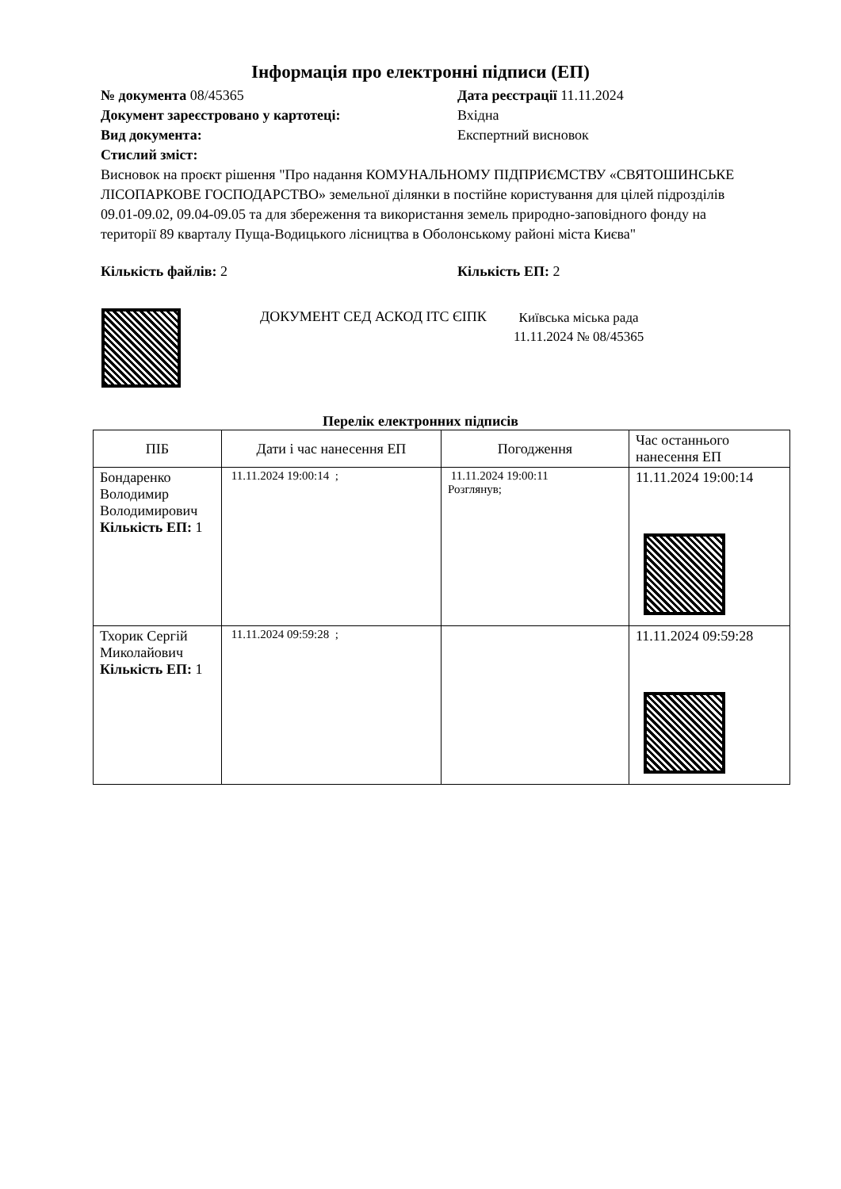Інформація про електронні підписи (ЕП)
№ документа 08/45365 Дата реєстрації 11.11.2024
Документ зареєстровано у картотеці: Вхідна
Вид документа: Експертний висновок
Стислий зміст:
Висновок на проєкт рішення "Про надання КОМУНАЛЬНОМУ ПІДПРИЄМСТВУ «СВЯТОШИНСЬКЕ ЛІСОПАРКОВЕ ГОСПОДАРСТВО» земельної ділянки в постійне користування для цілей підрозділів 09.01-09.02, 09.04-09.05 та для збереження та використання земель природно-заповідного фонду на території 89 кварталу Пуща-Водицького лісництва в Оболонському районі міста Києва"
Кількість файлів: 2 Кількість ЕП: 2
ДОКУМЕНТ СЕД АСКОД ІТС ЄІПК
Київська міська рада
11.11.2024 № 08/45365
Перелік електронних підписів
| ПІБ | Дати і час нанесення ЕП | Погодження | Час останнього нанесення ЕП |
| --- | --- | --- | --- |
| Бондаренко Володимир Володимирович Кількість ЕП: 1 | 11.11.2024 19:00:14 ; | 11.11.2024 19:00:11 Розглянув; | 11.11.2024 19:00:14 |
| Тхорик Сергій Миколайович Кількість ЕП: 1 | 11.11.2024 09:59:28 ; | | 11.11.2024 09:59:28 |